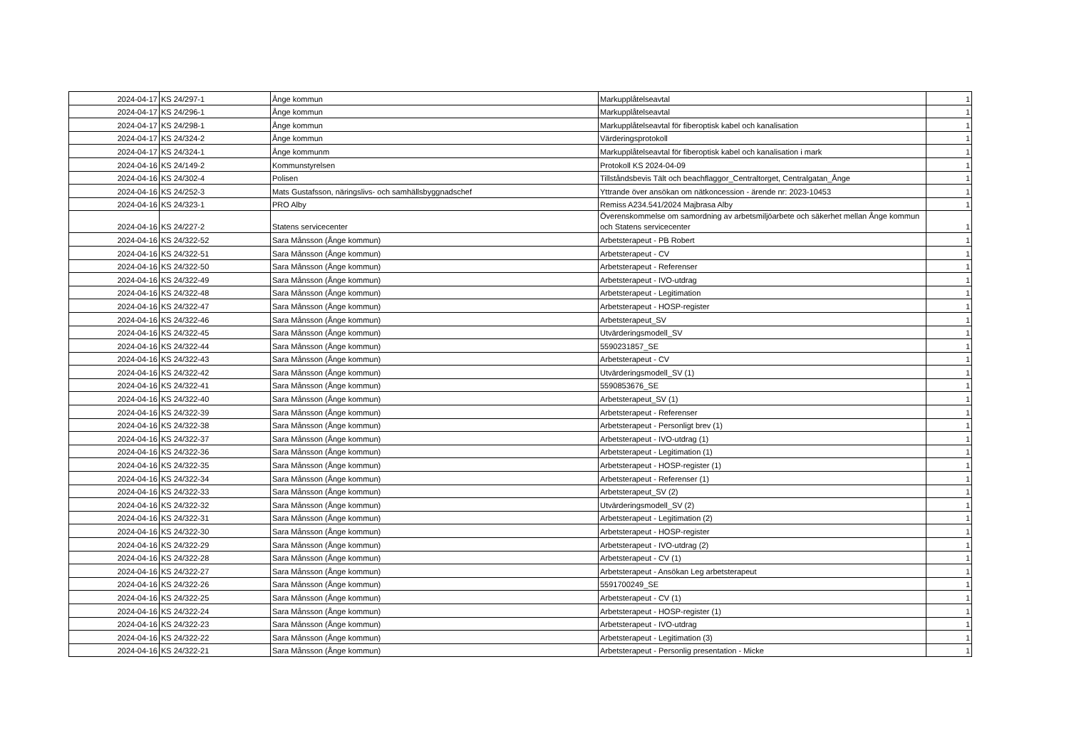| 2024-04-17 | KS 24/297-1 | Ånge kommun | Markupplåtelseavtal | 1 |
| 2024-04-17 | KS 24/296-1 | Ånge kommun | Markupplåtelseavtal | 1 |
| 2024-04-17 | KS 24/298-1 | Ånge kommun | Markupplåtelseavtal för fiberoptisk kabel och kanalisation | 1 |
| 2024-04-17 | KS 24/324-2 | Ånge kommun | Värderingsprotokoll | 1 |
| 2024-04-17 | KS 24/324-1 | Ånge kommunm | Markupplåtelseavtal för fiberoptisk kabel och kanalisation i mark | 1 |
| 2024-04-16 | KS 24/149-2 | Kommunstyrelsen | Protokoll KS 2024-04-09 | 1 |
| 2024-04-16 | KS 24/302-4 | Polisen | Tillståndsbevis Tält och beachflaggor_Centraltorget, Centralgatan_Ånge | 1 |
| 2024-04-16 | KS 24/252-3 | Mats Gustafsson, näringslivs- och samhällsbyggnadschef | Yttrande över ansökan om nätkoncession - ärende nr: 2023-10453 | 1 |
| 2024-04-16 | KS 24/323-1 | PRO Alby | Remiss A234.541/2024 Majbrasa Alby | 1 |
| 2024-04-16 | KS 24/227-2 | Statens servicecenter | Överenskommelse om samordning av arbetsmiljöarbete och säkerhet mellan Ånge kommun och Statens servicecenter | 1 |
| 2024-04-16 | KS 24/322-52 | Sara Månsson (Ånge kommun) | Arbetsterapeut - PB Robert | 1 |
| 2024-04-16 | KS 24/322-51 | Sara Månsson (Ånge kommun) | Arbetsterapeut - CV | 1 |
| 2024-04-16 | KS 24/322-50 | Sara Månsson (Ånge kommun) | Arbetsterapeut - Referenser | 1 |
| 2024-04-16 | KS 24/322-49 | Sara Månsson (Ånge kommun) | Arbetsterapeut - IVO-utdrag | 1 |
| 2024-04-16 | KS 24/322-48 | Sara Månsson (Ånge kommun) | Arbetsterapeut - Legitimation | 1 |
| 2024-04-16 | KS 24/322-47 | Sara Månsson (Ånge kommun) | Arbetsterapeut - HOSP-register | 1 |
| 2024-04-16 | KS 24/322-46 | Sara Månsson (Ånge kommun) | Arbetsterapeut_SV | 1 |
| 2024-04-16 | KS 24/322-45 | Sara Månsson (Ånge kommun) | Utvärderingsmodell_SV | 1 |
| 2024-04-16 | KS 24/322-44 | Sara Månsson (Ånge kommun) | 5590231857_SE | 1 |
| 2024-04-16 | KS 24/322-43 | Sara Månsson (Ånge kommun) | Arbetsterapeut - CV | 1 |
| 2024-04-16 | KS 24/322-42 | Sara Månsson (Ånge kommun) | Utvärderingsmodell_SV (1) | 1 |
| 2024-04-16 | KS 24/322-41 | Sara Månsson (Ånge kommun) | 5590853676_SE | 1 |
| 2024-04-16 | KS 24/322-40 | Sara Månsson (Ånge kommun) | Arbetsterapeut_SV (1) | 1 |
| 2024-04-16 | KS 24/322-39 | Sara Månsson (Ånge kommun) | Arbetsterapeut - Referenser | 1 |
| 2024-04-16 | KS 24/322-38 | Sara Månsson (Ånge kommun) | Arbetsterapeut - Personligt brev (1) | 1 |
| 2024-04-16 | KS 24/322-37 | Sara Månsson (Ånge kommun) | Arbetsterapeut - IVO-utdrag (1) | 1 |
| 2024-04-16 | KS 24/322-36 | Sara Månsson (Ånge kommun) | Arbetsterapeut - Legitimation (1) | 1 |
| 2024-04-16 | KS 24/322-35 | Sara Månsson (Ånge kommun) | Arbetsterapeut - HOSP-register (1) | 1 |
| 2024-04-16 | KS 24/322-34 | Sara Månsson (Ånge kommun) | Arbetsterapeut - Referenser (1) | 1 |
| 2024-04-16 | KS 24/322-33 | Sara Månsson (Ånge kommun) | Arbetsterapeut_SV (2) | 1 |
| 2024-04-16 | KS 24/322-32 | Sara Månsson (Ånge kommun) | Utvärderingsmodell_SV (2) | 1 |
| 2024-04-16 | KS 24/322-31 | Sara Månsson (Ånge kommun) | Arbetsterapeut - Legitimation (2) | 1 |
| 2024-04-16 | KS 24/322-30 | Sara Månsson (Ånge kommun) | Arbetsterapeut - HOSP-register | 1 |
| 2024-04-16 | KS 24/322-29 | Sara Månsson (Ånge kommun) | Arbetsterapeut - IVO-utdrag (2) | 1 |
| 2024-04-16 | KS 24/322-28 | Sara Månsson (Ånge kommun) | Arbetsterapeut - CV (1) | 1 |
| 2024-04-16 | KS 24/322-27 | Sara Månsson (Ånge kommun) | Arbetsterapeut - Ansökan Leg arbetsterapeut | 1 |
| 2024-04-16 | KS 24/322-26 | Sara Månsson (Ånge kommun) | 5591700249_SE | 1 |
| 2024-04-16 | KS 24/322-25 | Sara Månsson (Ånge kommun) | Arbetsterapeut - CV (1) | 1 |
| 2024-04-16 | KS 24/322-24 | Sara Månsson (Ånge kommun) | Arbetsterapeut - HOSP-register (1) | 1 |
| 2024-04-16 | KS 24/322-23 | Sara Månsson (Ånge kommun) | Arbetsterapeut - IVO-utdrag | 1 |
| 2024-04-16 | KS 24/322-22 | Sara Månsson (Ånge kommun) | Arbetsterapeut - Legitimation (3) | 1 |
| 2024-04-16 | KS 24/322-21 | Sara Månsson (Ånge kommun) | Arbetsterapeut - Personlig presentation - Micke | 1 |